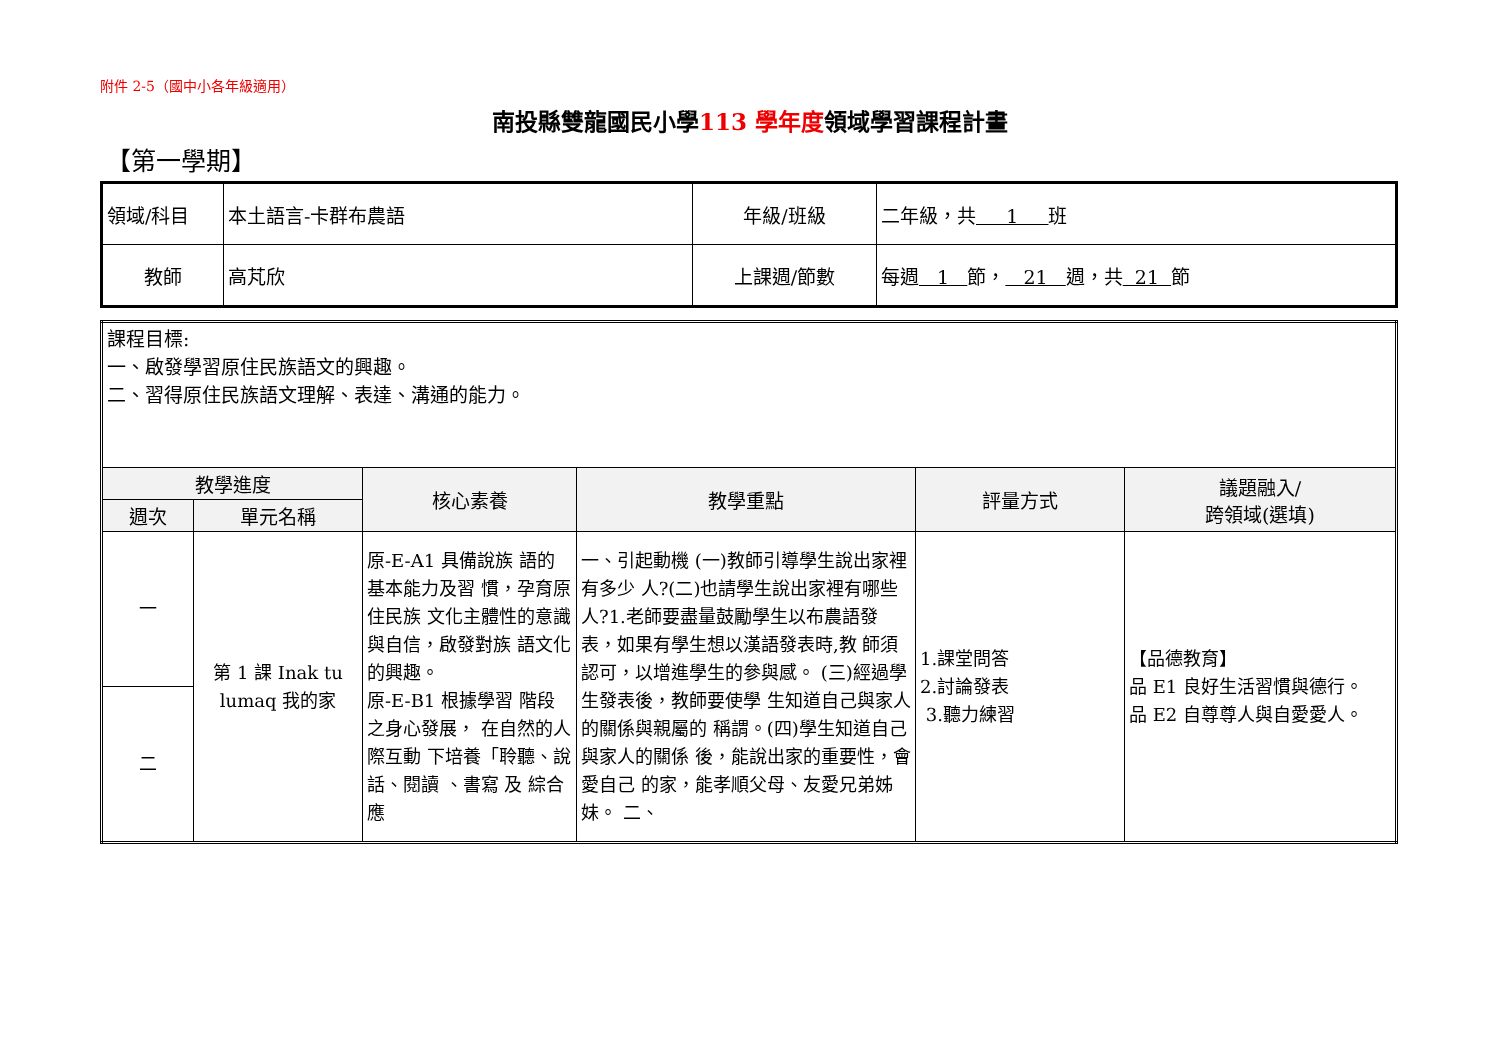附件 2-5（國中小各年級適用）
南投縣雙龍國民小學113 學年度領域學習課程計畫
【第一學期】
| 領域/科目 | 本土語言-卡群布農語 | 年級/班級 | 二年級，共 1 班 |
| 教師 | 高芃欣 | 上課週/節數 | 每週 1 節， 21 週，共 21 節 |
| 課程目標: 一、啟發學習原住民族語文的興趣。 二、習得原住民族語文理解、表達、溝通的能力。 | | | | | |
| 教學進度 | | 核心素養 | 教學重點 | 評量方式 | 議題融入/ 跨領域(選填) |
| 週次 | 單元名稱 | | | | |
| 一 | 第 1 課 Inak tu lumaq 我的家 | 原-E-A1 具備說族 語的基本能力及習 慣，孕育原住民族 文化主體性的意識 與自信，啟發對族 語文化的興趣。 原-E-B1 根據學習 階段之身心發展， 在自然的人際互動 下培養「聆聽、說話、閱讀 、書寫 及 綜合應 | 一、引起動機 (一)教師引導學生說出家裡有多少 人?(二)也請學生說出家裡有哪些人?1.老師要盡量鼓勵學生以布農語發 表，如果有學生想以漢語發表時,教 師須認可，以增進學生的參與感。 (三)經過學生發表後，教師要使學 生知道自己與家人的關係與親屬的 稱謂。(四)學生知道自己與家人的關係 後，能說出家的重要性，會愛自己 的家，能孝順父母、友愛兄弟姊 妹。 二、 | 1.課堂問答 2.討論發表 3.聽力練習 | 【品德教育】 品 E1 良好生活習慣與德行。 品 E2 自尊尊人與自愛愛人。 |
| 二 | | | | | |